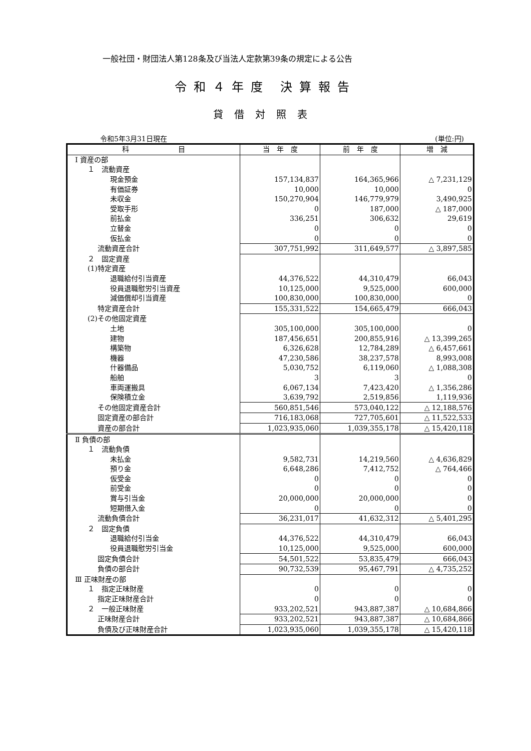一般社団・財団法人第128条及び当法人定款第39条の規定による公告
令和４年度 決算報告
貸借対照表
令和5年3月31日現在 (単位:円)
| 科 目 | 当 年 度 | 前 年 度 | 増 減 |
| --- | --- | --- | --- |
| Ⅰ 資産の部 | | | |
| １ 流動資産 | | | |
| 現金預金 | 157,134,837 | 164,365,966 | △ 7,231,129 |
| 有価証券 | 10,000 | 10,000 | 0 |
| 未収金 | 150,270,904 | 146,779,979 | 3,490,925 |
| 受取手形 | 0 | 187,000 | △ 187,000 |
| 前払金 | 336,251 | 306,632 | 29,619 |
| 立替金 | 0 | 0 | 0 |
| 仮払金 | 0 | 0 | 0 |
| 流動資産合計 | 307,751,992 | 311,649,577 | △ 3,897,585 |
| ２ 固定資産 | | | |
| (1)特定資産 | | | |
| 退職給付引当資産 | 44,376,522 | 44,310,479 | 66,043 |
| 役員退職慰労引当資産 | 10,125,000 | 9,525,000 | 600,000 |
| 減価償却引当資産 | 100,830,000 | 100,830,000 | 0 |
| 特定資産合計 | 155,331,522 | 154,665,479 | 666,043 |
| (2)その他固定資産 | | | |
| 土地 | 305,100,000 | 305,100,000 | 0 |
| 建物 | 187,456,651 | 200,855,916 | △ 13,399,265 |
| 構築物 | 6,326,628 | 12,784,289 | △ 6,457,661 |
| 機器 | 47,230,586 | 38,237,578 | 8,993,008 |
| 什器備品 | 5,030,752 | 6,119,060 | △ 1,088,308 |
| 船舶 | 3 | 3 | 0 |
| 車両運搬具 | 6,067,134 | 7,423,420 | △ 1,356,286 |
| 保険積立金 | 3,639,792 | 2,519,856 | 1,119,936 |
| その他固定資産合計 | 560,851,546 | 573,040,122 | △ 12,188,576 |
| 固定資産の部合計 | 716,183,068 | 727,705,601 | △ 11,522,533 |
| 資産の部合計 | 1,023,935,060 | 1,039,355,178 | △ 15,420,118 |
| Ⅱ 負債の部 | | | |
| １ 流動負債 | | | |
| 未払金 | 9,582,731 | 14,219,560 | △ 4,636,829 |
| 預り金 | 6,648,286 | 7,412,752 | △ 764,466 |
| 仮受金 | 0 | 0 | 0 |
| 前受金 | 0 | 0 | 0 |
| 賞与引当金 | 20,000,000 | 20,000,000 | 0 |
| 短期借入金 | 0 | 0 | 0 |
| 流動負債合計 | 36,231,017 | 41,632,312 | △ 5,401,295 |
| ２ 固定負債 | | | |
| 退職給付引当金 | 44,376,522 | 44,310,479 | 66,043 |
| 役員退職慰労引当金 | 10,125,000 | 9,525,000 | 600,000 |
| 固定負債合計 | 54,501,522 | 53,835,479 | 666,043 |
| 負債の部合計 | 90,732,539 | 95,467,791 | △ 4,735,252 |
| Ⅲ 正味財産の部 | | | |
| １ 指定正味財産 | 0 | 0 | 0 |
| 指定正味財産合計 | 0 | 0 | 0 |
| ２ 一般正味財産 | 933,202,521 | 943,887,387 | △ 10,684,866 |
| 正味財産合計 | 933,202,521 | 943,887,387 | △ 10,684,866 |
| 負債及び正味財産合計 | 1,023,935,060 | 1,039,355,178 | △ 15,420,118 |